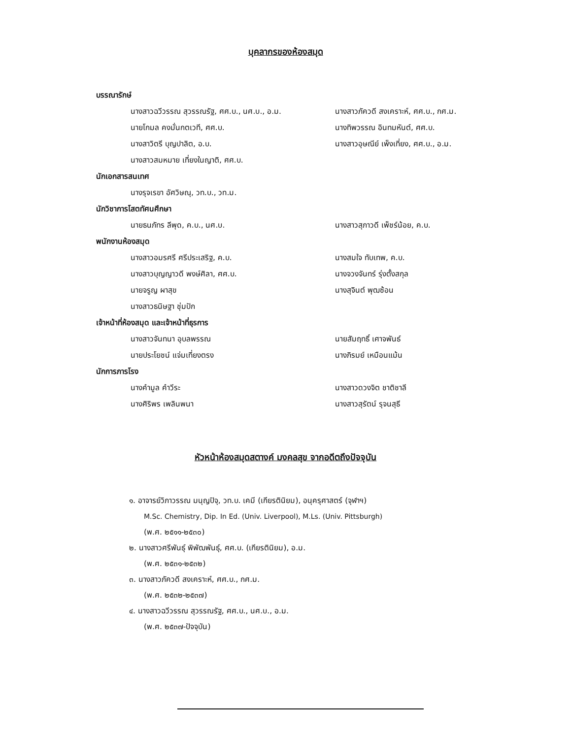บุคลากรของห้องสมุด
บรรณารักษ์
นางสาวฉวีวรรณ สุวรรณรัฐ, ศศ.บ., นศ.บ., อ.ม. นางสาวภัควดี สงเคราะห์, ศศ.บ., กศ.ม.
นายโกมล คงมั่นกตเวที, ศศ.บ. นางทิพวรรณ อินทมหันต์, ศศ.บ.
นางสาวิตรี บุญปาลิต, อ.บ. นางสาวอุษณีย์ เพ็งเที่ยง, ศศ.บ., อ.ม.
นางสาวสมหมาย เที่ยงในญาติ, ศศ.บ.
นักเอกสารสนเทศ
นางรุจเรขา อัศวิษณุ, วท.บ., วท.ม.
นักวิชาการโสตทัศนศึกษา
นายธนภัทร ลีพุด, ค.บ., นศ.บ. นางสาวสุภาวดี เพ็ชร์น้อย, ค.บ.
พนักงานห้องสมุด
นางสาวอมรศรี ศรีประเสริฐ, ค.บ. นางสมใจ ทับเทพ, ค.บ.
นางสาวบุญญาวดี พงษ์ศิลา, ศศ.บ. นางจวงจันทร์ รุ่งตั้งสกุล
นายจรูญ ผาสุข นางสุจินต์ พุฒซ้อน
นางสาวธนิษฐา ชุ่มปัก
เจ้าหน้าที่ห้องสมุด และเจ้าหน้าที่ธุรการ
นางสาวจันทนา อุบลพรรณ นายสัมฤทธิ์ เศาจพันธ์
นายประโยชน์ แจ่มเที่ยงตรง นางภิรมย์ เหมือนแม้น
นักการภารโรง
นางคำมูล คำวีระ นางสาวดวงจิต ชาติชาลี
นางศิริพร เพลินพนา นางสาวสุรัตน์ รุจนสุธี
หัวหน้าห้องสมุดสตางค์ มงคลสุข จากอดีตถึงปัจจุบัน
๑. อาจารย์วิภาวรรณ มนุญปิจุ, วท.บ. เคมี (เกียรตินิยม), อนุครุศาสตร์ (จุฬาฯ)
M.Sc. Chemistry, Dip. In Ed. (Univ. Liverpool), M.Ls. (Univ. Pittsburgh)
(พ.ศ. ๒๕๑๑-๒๕๓๐)
๒. นางสาวศรีพันธุ์ พิพัฒพันธุ์, ศศ.บ. (เกียรตินิยม), อ.ม.
(พ.ศ. ๒๕๓๑-๒๕๓๒)
๓. นางสาวภัควดี สงเคราะห์, ศศ.บ., กศ.ม.
(พ.ศ. ๒๕๓๒-๒๕๓๗)
๔. นางสาวฉวีวรรณ สุวรรณรัฐ, ศศ.บ., นศ.บ., อ.ม.
(พ.ศ. ๒๕๓๗-ปัจจุบัน)